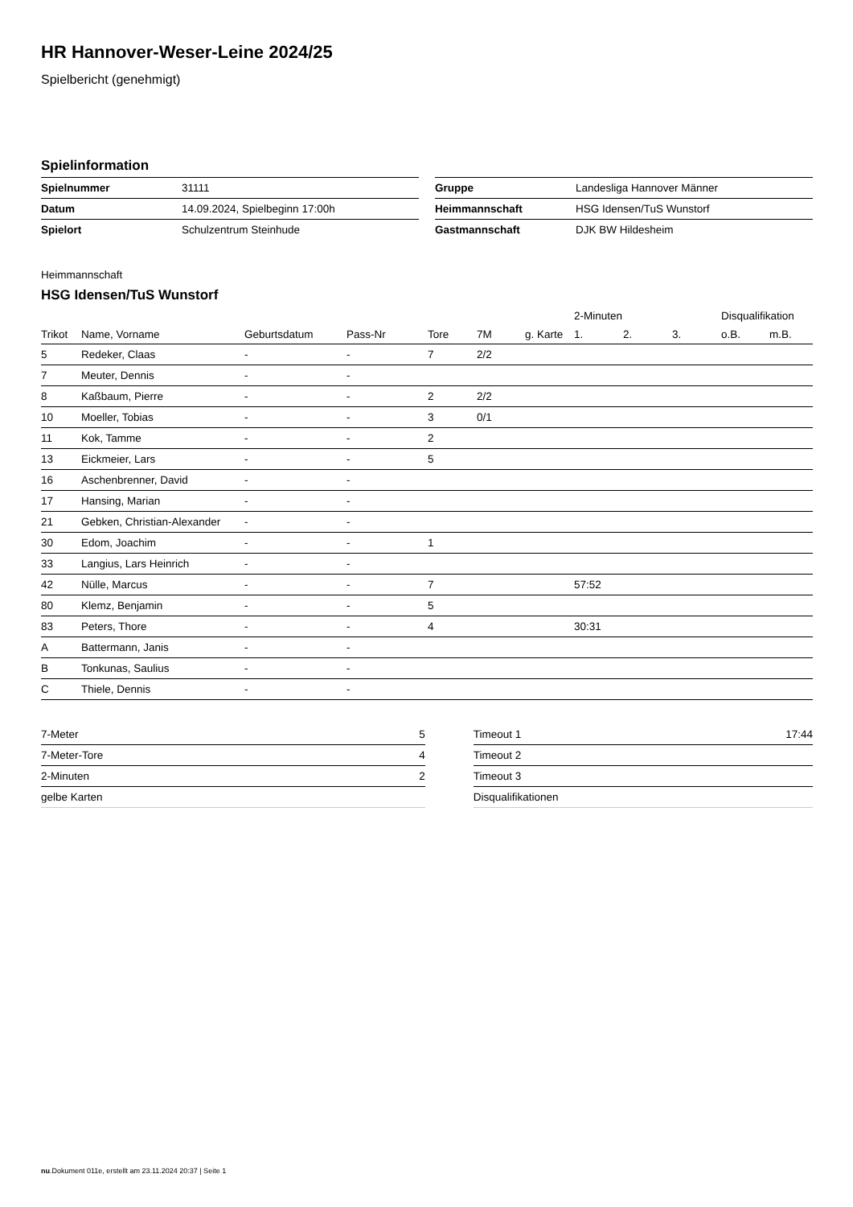HR Hannover-Weser-Leine 2024/25
Spielbericht (genehmigt)
Spielinformation
| Spielnummer | 31111 |
| Datum | 14.09.2024, Spielbeginn 17:00h |
| Spielort | Schulzentrum Steinhude |
| Gruppe | Landesliga Hannover Männer |
| Heimmannschaft | HSG Idensen/TuS Wunstorf |
| Gastmannschaft | DJK BW Hildesheim |
Heimmannschaft
HSG Idensen/TuS Wunstorf
| | | | | | | | 2-Minuten | | | Disqualifikation | |
| --- | --- | --- | --- | --- | --- | --- | --- | --- | --- | --- | --- |
| Trikot | Name, Vorname | Geburtsdatum | Pass-Nr | Tore | 7M | g. Karte | 1. | 2. | 3. | o.B. | m.B. |
| 5 | Redeker, Claas | - | - | 7 | 2/2 | | | | | | |
| 7 | Meuter, Dennis | - | - | | | | | | | | |
| 8 | Kaßbaum, Pierre | - | - | 2 | 2/2 | | | | | | |
| 10 | Moeller, Tobias | - | - | 3 | 0/1 | | | | | | |
| 11 | Kok, Tamme | - | - | 2 | | | | | | | |
| 13 | Eickmeier, Lars | - | - | 5 | | | | | | | |
| 16 | Aschenbrenner, David | - | - | | | | | | | | |
| 17 | Hansing, Marian | - | - | | | | | | | | |
| 21 | Gebken, Christian-Alexander | - | - | | | | | | | | |
| 30 | Edom, Joachim | - | - | 1 | | | | | | | |
| 33 | Langius, Lars Heinrich | - | - | | | | | | | | |
| 42 | Nülle, Marcus | - | - | 7 | | | 57:52 | | | | |
| 80 | Klemz, Benjamin | - | - | 5 | | | | | | | |
| 83 | Peters, Thore | - | - | 4 | | | 30:31 | | | | |
| A | Battermann, Janis | - | - | | | | | | | | |
| B | Tonkunas, Saulius | - | - | | | | | | | | |
| C | Thiele, Dennis | - | - | | | | | | | | |
| 7-Meter | 5 |
| 7-Meter-Tore | 4 |
| 2-Minuten | 2 |
| gelbe Karten | |
| Timeout 1 | 17:44 |
| Timeout 2 | |
| Timeout 3 | |
| Disqualifikationen | |
nu.Dokument 011e, erstellt am 23.11.2024 20:37 | Seite 1